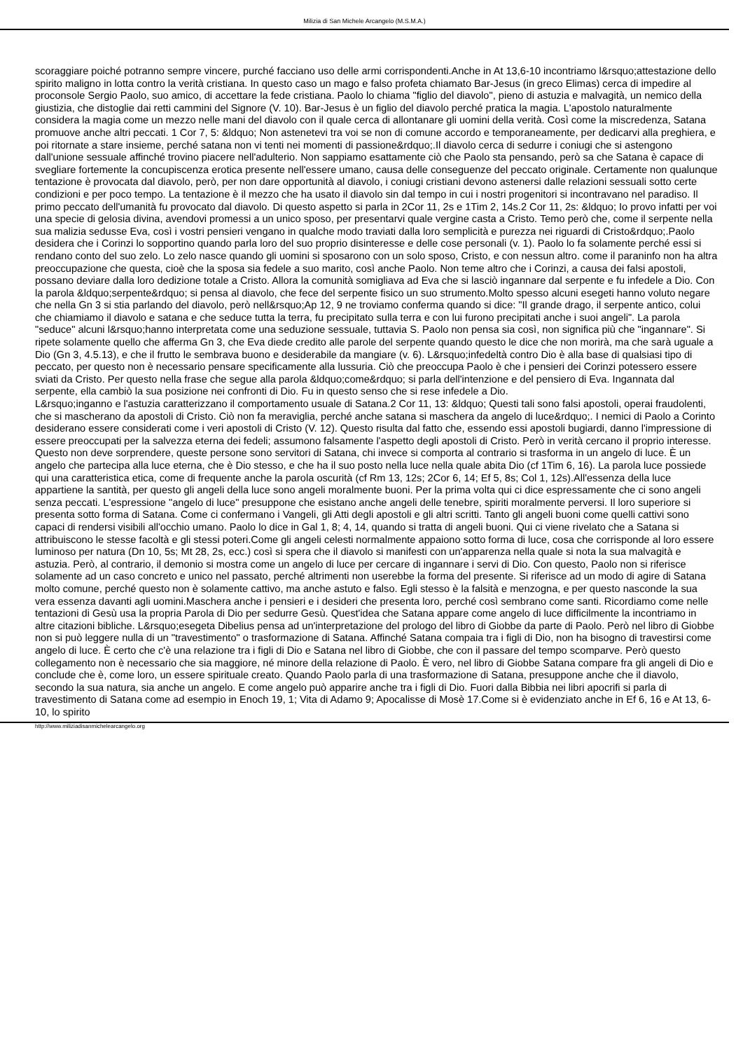Milizia di San Michele Arcangelo (M.S.M.A.)
scoraggiare poiché potranno sempre vincere, purché facciano uso delle armi corrispondenti.Anche in At 13,6-10 incontriamo l&rsquo;attestazione dello spirito maligno in lotta contro la verità cristiana. In questo caso un mago e falso profeta chiamato Bar-Jesus (in greco Elimas) cerca di impedire al proconsole Sergio Paolo, suo amico, di accettare la fede cristiana. Paolo lo chiama "figlio del diavolo", pieno di astuzia e malvagità, un nemico della giustizia, che distoglie dai retti cammini del Signore (V. 10). Bar-Jesus è un figlio del diavolo perché pratica la magia. L'apostolo naturalmente considera la magia come un mezzo nelle mani del diavolo con il quale cerca di allontanare gli uomini della verità. Così come la miscredenza, Satana promuove anche altri peccati. 1 Cor 7, 5: &ldquo; Non astenetevi tra voi se non di comune accordo e temporaneamente, per dedicarvi alla preghiera, e poi ritornate a stare insieme, perché satana non vi tenti nei momenti di passione&rdquo;.Il diavolo cerca di sedurre i coniugi che si astengono dall'unione sessuale affinché trovino piacere nell'adulterio. Non sappiamo esattamente ciò che Paolo sta pensando, però sa che Satana è capace di svegliare fortemente la concupiscenza erotica presente nell'essere umano, causa delle conseguenze del peccato originale. Certamente non qualunque tentazione è provocata dal diavolo, però, per non dare opportunità al diavolo, i coniugi cristiani devono astenersi dalle relazioni sessuali sotto certe condizioni e per poco tempo. La tentazione è il mezzo che ha usato il diavolo sin dal tempo in cui i nostri progenitori si incontravano nel paradiso. Il primo peccato dell'umanità fu provocato dal diavolo. Di questo aspetto si parla in 2Cor 11, 2s e 1Tim 2, 14s.2 Cor 11, 2s: &ldquo; Io provo infatti per voi una specie di gelosia divina, avendovi promessi a un unico sposo, per presentarvi quale vergine casta a Cristo. Temo però che, come il serpente nella sua malizia sedusse Eva, così i vostri pensieri vengano in qualche modo traviati dalla loro semplicità e purezza nei riguardi di Cristo&rdquo;.Paolo desidera che i Corinzi lo sopportino quando parla loro del suo proprio disinteresse e delle cose personali (v. 1). Paolo lo fa solamente perché essi si rendano conto del suo zelo. Lo zelo nasce quando gli uomini si sposarono con un solo sposo, Cristo, e con nessun altro. come il paraninfo non ha altra preoccupazione che questa, cioè che la sposa sia fedele a suo marito, così anche Paolo. Non teme altro che i Corinzi, a causa dei falsi apostoli, possano deviare dalla loro dedizione totale a Cristo. Allora la comunità somigliava ad Eva che si lasciò ingannare dal serpente e fu infedele a Dio. Con la parola &ldquo;serpente&rdquo; si pensa al diavolo, che fece del serpente fisico un suo strumento.Molto spesso alcuni esegeti hanno voluto negare che nella Gn 3 si stia parlando del diavolo, però nell&rsquo;Ap 12, 9 ne troviamo conferma quando si dice: "Il grande drago, il serpente antico, colui che chiamiamo il diavolo e satana e che seduce tutta la terra, fu precipitato sulla terra e con lui furono precipitati anche i suoi angeli". La parola "seduce" alcuni l&rsquo;hanno interpretata come una seduzione sessuale, tuttavia S. Paolo non pensa sia così, non significa più che "ingannare". Si ripete solamente quello che afferma Gn 3, che Eva diede credito alle parole del serpente quando questo le dice che non morirà, ma che sarà uguale a Dio (Gn 3, 4.5.13), e che il frutto le sembrava buono e desiderabile da mangiare (v. 6). L&rsquo;infedeltà contro Dio è alla base di qualsiasi tipo di peccato, per questo non è necessario pensare specificamente alla lussuria. Ciò che preoccupa Paolo è che i pensieri dei Corinzi potessero essere sviati da Cristo. Per questo nella frase che segue alla parola &ldquo;come&rdquo; si parla dell'intenzione e del pensiero di Eva. Ingannata dal serpente, ella cambiò la sua posizione nei confronti di Dio. Fu in questo senso che si rese infedele a Dio.
L&rsquo;inganno e l'astuzia caratterizzano il comportamento usuale di Satana.2 Cor 11, 13: &ldquo; Questi tali sono falsi apostoli, operai fraudolenti, che si mascherano da apostoli di Cristo. Ciò non fa meraviglia, perché anche satana si maschera da angelo di luce&rdquo;. I nemici di Paolo a Corinto desiderano essere considerati come i veri apostoli di Cristo (V. 12). Questo risulta dal fatto che, essendo essi apostoli bugiardi, danno l'impressione di essere preoccupati per la salvezza eterna dei fedeli; assumono falsamente l'aspetto degli apostoli di Cristo. Però in verità cercano il proprio interesse. Questo non deve sorprendere, queste persone sono servitori di Satana, chi invece si comporta al contrario si trasforma in un angelo di luce. È un angelo che partecipa alla luce eterna, che è Dio stesso, e che ha il suo posto nella luce nella quale abita Dio (cf 1Tim 6, 16). La parola luce possiede qui una caratteristica etica, come di frequente anche la parola oscurità (cf Rm 13, 12s; 2Cor 6, 14; Ef 5, 8s; Col 1, 12s).All'essenza della luce appartiene la santità, per questo gli angeli della luce sono angeli moralmente buoni. Per la prima volta qui ci dice espressamente che ci sono angeli senza peccati. L'espressione "angelo di luce" presuppone che esistano anche angeli delle tenebre, spiriti moralmente perversi. Il loro superiore si presenta sotto forma di Satana. Come ci confermano i Vangeli, gli Atti degli apostoli e gli altri scritti. Tanto gli angeli buoni come quelli cattivi sono capaci di rendersi visibili all'occhio umano. Paolo lo dice in Gal 1, 8; 4, 14, quando si tratta di angeli buoni. Qui ci viene rivelato che a Satana si attribuiscono le stesse facoltà e gli stessi poteri.Come gli angeli celesti normalmente appaiono sotto forma di luce, cosa che corrisponde al loro essere luminoso per natura (Dn 10, 5s; Mt 28, 2s, ecc.) così si spera che il diavolo si manifesti con un'apparenza nella quale si nota la sua malvagità e astuzia. Però, al contrario, il demonio si mostra come un angelo di luce per cercare di ingannare i servi di Dio. Con questo, Paolo non si riferisce solamente ad un caso concreto e unico nel passato, perché altrimenti non userebbe la forma del presente. Si riferisce ad un modo di agire di Satana molto comune, perché questo non è solamente cattivo, ma anche astuto e falso. Egli stesso è la falsità e menzogna, e per questo nasconde la sua vera essenza davanti agli uomini.Maschera anche i pensieri e i desideri che presenta loro, perché così sembrano come santi. Ricordiamo come nelle tentazioni di Gesù usa la propria Parola di Dio per sedurre Gesù. Quest'idea che Satana appare come angelo di luce difficilmente la incontriamo in altre citazioni bibliche. L&rsquo;esegeta Dibelius pensa ad un'interpretazione del prologo del libro di Giobbe da parte di Paolo. Però nel libro di Giobbe non si può leggere nulla di un "travestimento" o trasformazione di Satana. Affinché Satana compaia tra i figli di Dio, non ha bisogno di travestirsi come angelo di luce. È certo che c'è una relazione tra i figli di Dio e Satana nel libro di Giobbe, che con il passare del tempo scomparve. Però questo collegamento non è necessario che sia maggiore, né minore della relazione di Paolo. È vero, nel libro di Giobbe Satana compare fra gli angeli di Dio e conclude che è, come loro, un essere spirituale creato. Quando Paolo parla di una trasformazione di Satana, presuppone anche che il diavolo, secondo la sua natura, sia anche un angelo. E come angelo può apparire anche tra i figli di Dio. Fuori dalla Bibbia nei libri apocrifi si parla di travestimento di Satana come ad esempio in Enoch 19, 1; Vita di Adamo 9; Apocalisse di Mosè 17.Come si è evidenziato anche in Ef 6, 16 e At 13, 6-10, lo spirito
http://www.miliziadisanmichelearcangelo.org